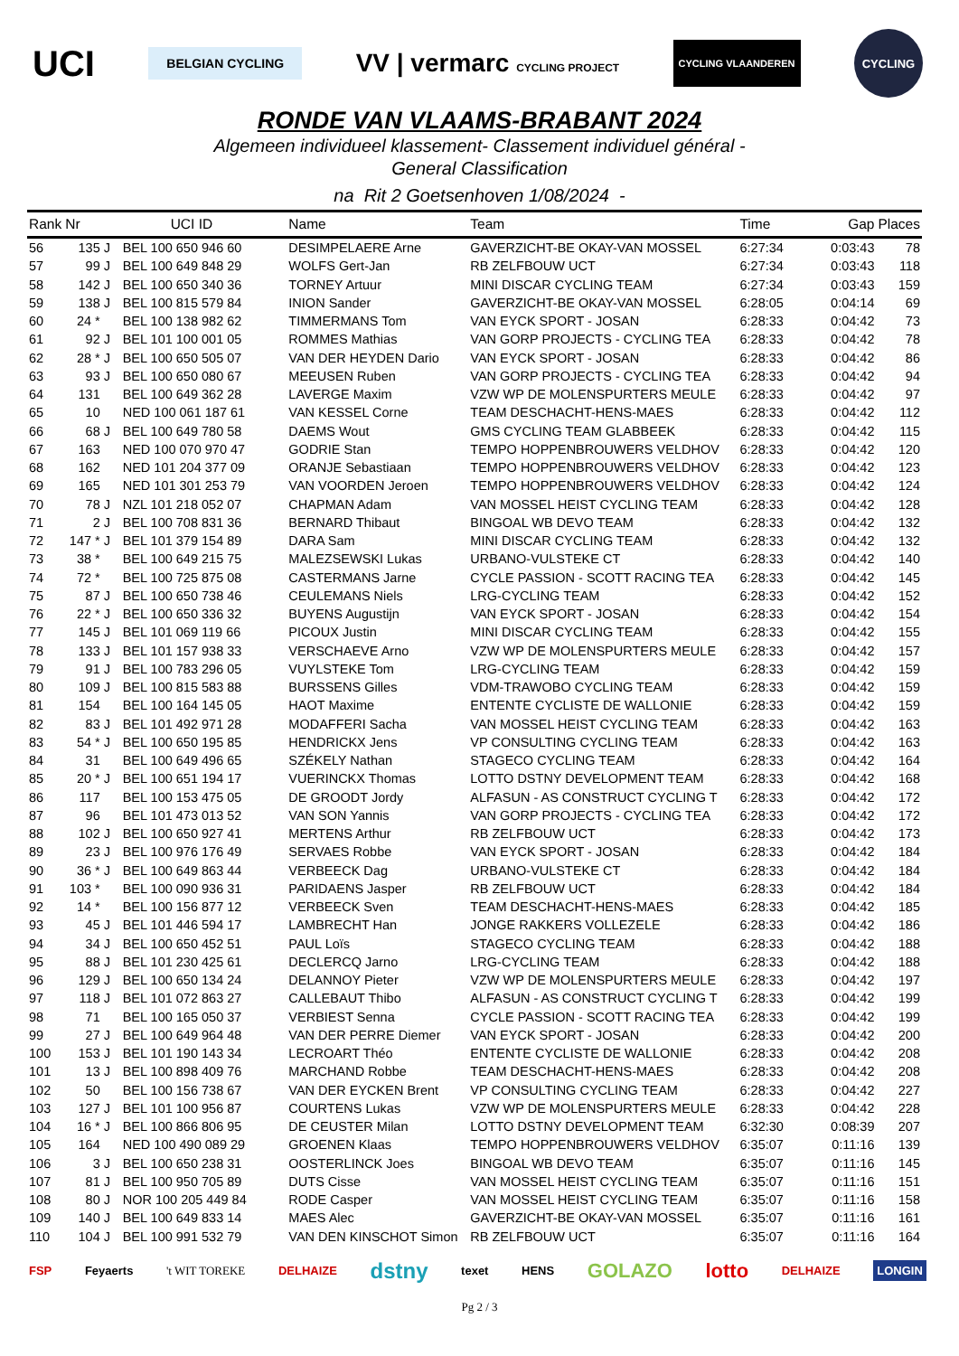UCI BELGIAN CYCLING VV | vermarc CYCLING PROJECT CYCLING VLAANDEREN CYCLING
RONDE VAN VLAAMS-BRABANT 2024
Algemeen individueel klassement- Classement individuel général -
General Classification
na Rit 2 Goetsenhoven 1/08/2024 -
| Rank | Nr | | UCI ID | Name | Team | Time | Gap | Places |
| --- | --- | --- | --- | --- | --- | --- | --- | --- |
| 56 | 135 | J | BEL 100 650 946 60 | DESIMPELAERE Arne | GAVERZICHT-BE OKAY-VAN MOSSEL | 6:27:34 | 0:03:43 | 78 |
| 57 | 99 | J | BEL 100 649 848 29 | WOLFS Gert-Jan | RB ZELFBOUW UCT | 6:27:34 | 0:03:43 | 118 |
| 58 | 142 | J | BEL 100 650 340 36 | TORNEY Artuur | MINI DISCAR CYCLING TEAM | 6:27:34 | 0:03:43 | 159 |
| 59 | 138 | J | BEL 100 815 579 84 | INION Sander | GAVERZICHT-BE OKAY-VAN MOSSEL | 6:28:05 | 0:04:14 | 69 |
| 60 | 24 * | | BEL 100 138 982 62 | TIMMERMANS Tom | VAN EYCK SPORT - JOSAN | 6:28:33 | 0:04:42 | 73 |
| 61 | 92 | J | BEL 101 100 001 05 | ROMMES Mathias | VAN GORP PROJECTS - CYCLING TEA | 6:28:33 | 0:04:42 | 78 |
| 62 | 28 * | J | BEL 100 650 505 07 | VAN DER HEYDEN Dario | VAN EYCK SPORT - JOSAN | 6:28:33 | 0:04:42 | 86 |
| 63 | 93 | J | BEL 100 650 080 67 | MEEUSEN Ruben | VAN GORP PROJECTS - CYCLING TEA | 6:28:33 | 0:04:42 | 94 |
| 64 | 131 | | BEL 100 649 362 28 | LAVERGE Maxim | VZW WP DE MOLENSPURTERS MEULE | 6:28:33 | 0:04:42 | 97 |
| 65 | 10 | | NED 100 061 187 61 | VAN KESSEL Corne | TEAM DESCHACHT-HENS-MAES | 6:28:33 | 0:04:42 | 112 |
| 66 | 68 | J | BEL 100 649 780 58 | DAEMS Wout | GMS CYCLING TEAM GLABBEEK | 6:28:33 | 0:04:42 | 115 |
| 67 | 163 | | NED 100 070 970 47 | GODRIE Stan | TEMPO HOPPENBROUWERS VELDHOV | 6:28:33 | 0:04:42 | 120 |
| 68 | 162 | | NED 101 204 377 09 | ORANJE Sebastiaan | TEMPO HOPPENBROUWERS VELDHOV | 6:28:33 | 0:04:42 | 123 |
| 69 | 165 | | NED 101 301 253 79 | VAN VOORDEN Jeroen | TEMPO HOPPENBROUWERS VELDHOV | 6:28:33 | 0:04:42 | 124 |
| 70 | 78 | J | NZL 101 218 052 07 | CHAPMAN Adam | VAN MOSSEL HEIST CYCLING TEAM | 6:28:33 | 0:04:42 | 128 |
| 71 | 2 | J | BEL 100 708 831 36 | BERNARD Thibaut | BINGOAL WB DEVO TEAM | 6:28:33 | 0:04:42 | 132 |
| 72 | 147 * | J | BEL 101 379 154 89 | DARA Sam | MINI DISCAR CYCLING TEAM | 6:28:33 | 0:04:42 | 132 |
| 73 | 38 * | | BEL 100 649 215 75 | MALEZSEWSKI Lukas | URBANO-VULSTEKE CT | 6:28:33 | 0:04:42 | 140 |
| 74 | 72 * | | BEL 100 725 875 08 | CASTERMANS Jarne | CYCLE PASSION - SCOTT RACING TEA | 6:28:33 | 0:04:42 | 145 |
| 75 | 87 | J | BEL 100 650 738 46 | CEULEMANS Niels | LRG-CYCLING TEAM | 6:28:33 | 0:04:42 | 152 |
| 76 | 22 * | J | BEL 100 650 336 32 | BUYENS Augustijn | VAN EYCK SPORT - JOSAN | 6:28:33 | 0:04:42 | 154 |
| 77 | 145 | J | BEL 101 069 119 66 | PICOUX Justin | MINI DISCAR CYCLING TEAM | 6:28:33 | 0:04:42 | 155 |
| 78 | 133 | J | BEL 101 157 938 33 | VERSCHAEVE Arno | VZW WP DE MOLENSPURTERS MEULE | 6:28:33 | 0:04:42 | 157 |
| 79 | 91 | J | BEL 100 783 296 05 | VUYLSTEKE Tom | LRG-CYCLING TEAM | 6:28:33 | 0:04:42 | 159 |
| 80 | 109 | J | BEL 100 815 583 88 | BURSSENS Gilles | VDM-TRAWOBO CYCLING TEAM | 6:28:33 | 0:04:42 | 159 |
| 81 | 154 | | BEL 100 164 145 05 | HAOT Maxime | ENTENTE CYCLISTE DE WALLONIE | 6:28:33 | 0:04:42 | 159 |
| 82 | 83 | J | BEL 101 492 971 28 | MODAFFERI Sacha | VAN MOSSEL HEIST CYCLING TEAM | 6:28:33 | 0:04:42 | 163 |
| 83 | 54 * | J | BEL 100 650 195 85 | HENDRICKX Jens | VP CONSULTING CYCLING TEAM | 6:28:33 | 0:04:42 | 163 |
| 84 | 31 | | BEL 100 649 496 65 | SZÉKELY Nathan | STAGECO CYCLING TEAM | 6:28:33 | 0:04:42 | 164 |
| 85 | 20 * | J | BEL 100 651 194 17 | VUERINCKX Thomas | LOTTO DSTNY DEVELOPMENT TEAM | 6:28:33 | 0:04:42 | 168 |
| 86 | 117 | | BEL 100 153 475 05 | DE GROODT Jordy | ALFASUN - AS CONSTRUCT CYCLING T | 6:28:33 | 0:04:42 | 172 |
| 87 | 96 | | BEL 101 473 013 52 | VAN SON Yannis | VAN GORP PROJECTS - CYCLING TEA | 6:28:33 | 0:04:42 | 172 |
| 88 | 102 | J | BEL 100 650 927 41 | MERTENS Arthur | RB ZELFBOUW UCT | 6:28:33 | 0:04:42 | 173 |
| 89 | 23 | J | BEL 100 976 176 49 | SERVAES Robbe | VAN EYCK SPORT - JOSAN | 6:28:33 | 0:04:42 | 184 |
| 90 | 36 * | J | BEL 100 649 863 44 | VERBEECK Dag | URBANO-VULSTEKE CT | 6:28:33 | 0:04:42 | 184 |
| 91 | 103 * | | BEL 100 090 936 31 | PARIDAENS Jasper | RB ZELFBOUW UCT | 6:28:33 | 0:04:42 | 184 |
| 92 | 14 * | | BEL 100 156 877 12 | VERBEECK Sven | TEAM DESCHACHT-HENS-MAES | 6:28:33 | 0:04:42 | 185 |
| 93 | 45 | J | BEL 101 446 594 17 | LAMBRECHT Han | JONGE RAKKERS VOLLEZELE | 6:28:33 | 0:04:42 | 186 |
| 94 | 34 | J | BEL 100 650 452 51 | PAUL Loïs | STAGECO CYCLING TEAM | 6:28:33 | 0:04:42 | 188 |
| 95 | 88 | J | BEL 101 230 425 61 | DECLERCQ Jarno | LRG-CYCLING TEAM | 6:28:33 | 0:04:42 | 188 |
| 96 | 129 | J | BEL 100 650 134 24 | DELANNOY Pieter | VZW WP DE MOLENSPURTERS MEULE | 6:28:33 | 0:04:42 | 197 |
| 97 | 118 | J | BEL 101 072 863 27 | CALLEBAUT Thibo | ALFASUN - AS CONSTRUCT CYCLING T | 6:28:33 | 0:04:42 | 199 |
| 98 | 71 | | BEL 100 165 050 37 | VERBIEST Senna | CYCLE PASSION - SCOTT RACING TEA | 6:28:33 | 0:04:42 | 199 |
| 99 | 27 | J | BEL 100 649 964 48 | VAN DER PERRE Diemer | VAN EYCK SPORT - JOSAN | 6:28:33 | 0:04:42 | 200 |
| 100 | 153 | J | BEL 101 190 143 34 | LECROART Théo | ENTENTE CYCLISTE DE WALLONIE | 6:28:33 | 0:04:42 | 208 |
| 101 | 13 | J | BEL 100 898 409 76 | MARCHAND Robbe | TEAM DESCHACHT-HENS-MAES | 6:28:33 | 0:04:42 | 208 |
| 102 | 50 | | BEL 100 156 738 67 | VAN DER EYCKEN Brent | VP CONSULTING CYCLING TEAM | 6:28:33 | 0:04:42 | 227 |
| 103 | 127 | J | BEL 101 100 956 87 | COURTENS Lukas | VZW WP DE MOLENSPURTERS MEULE | 6:28:33 | 0:04:42 | 228 |
| 104 | 16 * | J | BEL 100 866 806 95 | DE CEUSTER Milan | LOTTO DSTNY DEVELOPMENT TEAM | 6:32:30 | 0:08:39 | 207 |
| 105 | 164 | | NED 100 490 089 29 | GROENEN Klaas | TEMPO HOPPENBROUWERS VELDHOV | 6:35:07 | 0:11:16 | 139 |
| 106 | 3 | J | BEL 100 650 238 31 | OOSTERLINCK Joes | BINGOAL WB DEVO TEAM | 6:35:07 | 0:11:16 | 145 |
| 107 | 81 | J | BEL 100 950 705 89 | DUTS Cisse | VAN MOSSEL HEIST CYCLING TEAM | 6:35:07 | 0:11:16 | 151 |
| 108 | 80 | J | NOR 100 205 449 84 | RODE Casper | VAN MOSSEL HEIST CYCLING TEAM | 6:35:07 | 0:11:16 | 158 |
| 109 | 140 | J | BEL 100 649 833 14 | MAES Alec | GAVERZICHT-BE OKAY-VAN MOSSEL | 6:35:07 | 0:11:16 | 161 |
| 110 | 104 | J | BEL 100 991 532 79 | VAN DEN KINSCHOT Simon | RB ZELFBOUW UCT | 6:35:07 | 0:11:16 | 164 |
FSP Feyaerts 't WIT TOREKE DELHAIZE dstny texet HENS GOLAZO lotto DELHAIZE LONGIN
Pg 2 / 3